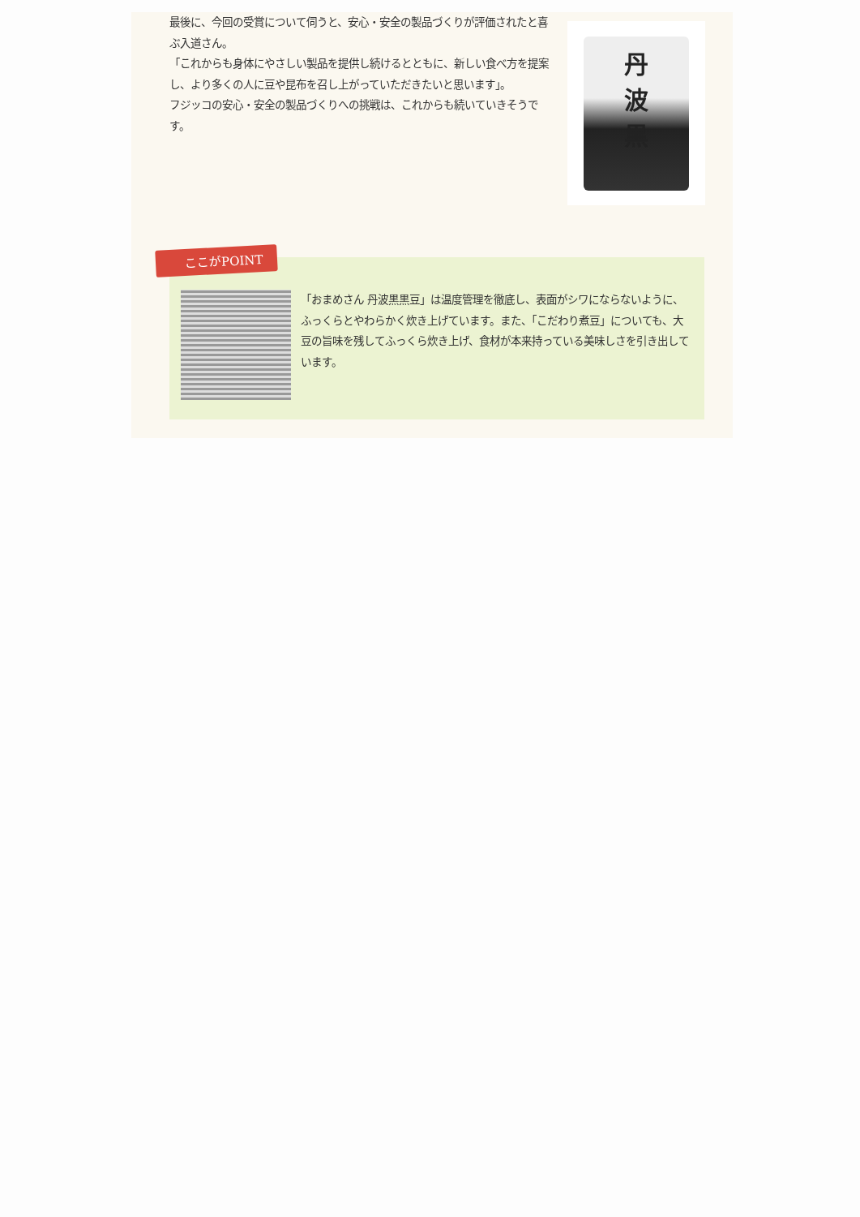最後に、今回の受賞について伺うと、安心・安全の製品づくりが評価されたと喜ぶ入道さん。
「これからも身体にやさしい製品を提供し続けるとともに、新しい食べ方を提案し、より多くの人に豆や昆布を召し上がっていただきたいと思います」。
フジッコの安心・安全の製品づくりへの挑戦は、これからも続いていきそうです。
丹
波
黒
「おまめさん 丹波黒黒豆」は温度管理を徹底し、表面がシワにならないように、ふっくらとやわらかく炊き上げています。また、「こだわり煮豆」についても、大豆の旨味を残してふっくら炊き上げ、食材が本来持っている美味しさを引き出しています。
ここがPOINT